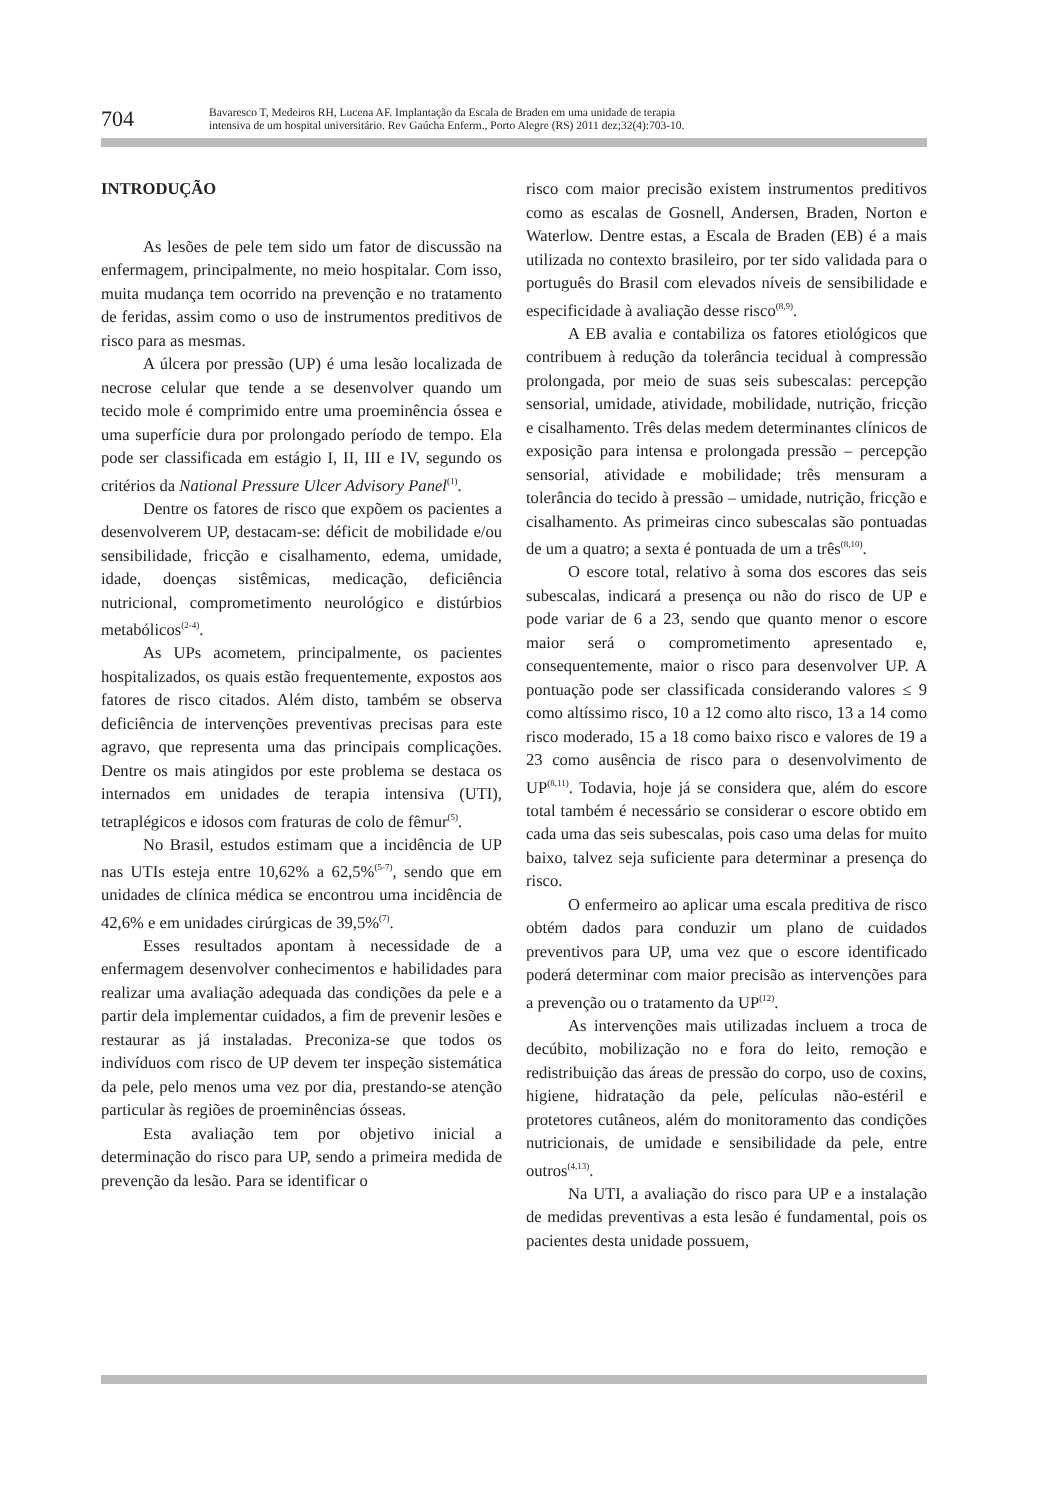704
Bavaresco T, Medeiros RH, Lucena AF. Implantação da Escala de Braden em uma unidade de terapia
intensiva de um hospital universitário. Rev Gaúcha Enferm., Porto Alegre (RS) 2011 dez;32(4):703-10.
INTRODUÇÃO
As lesões de pele tem sido um fator de discussão na enfermagem, principalmente, no meio hospitalar. Com isso, muita mudança tem ocorrido na prevenção e no tratamento de feridas, assim como o uso de instrumentos preditivos de risco para as mesmas.
A úlcera por pressão (UP) é uma lesão localizada de necrose celular que tende a se desenvolver quando um tecido mole é comprimido entre uma proeminência óssea e uma superfície dura por prolongado período de tempo. Ela pode ser classificada em estágio I, II, III e IV, segundo os critérios da National Pressure Ulcer Advisory Panel<sup>(1)</sup>.
Dentre os fatores de risco que expõem os pacientes a desenvolverem UP, destacam-se: déficit de mobilidade e/ou sensibilidade, fricção e cisalhamento, edema, umidade, idade, doenças sistêmicas, medicação, deficiência nutricional, comprometimento neurológico e distúrbios metabólicos<sup>(2-4)</sup>.
As UPs acometem, principalmente, os pacientes hospitalizados, os quais estão frequentemente, expostos aos fatores de risco citados. Além disto, também se observa deficiência de intervenções preventivas precisas para este agravo, que representa uma das principais complicações. Dentre os mais atingidos por este problema se destaca os internados em unidades de terapia intensiva (UTI), tetraplégicos e idosos com fraturas de colo de fêmur<sup>(5)</sup>.
No Brasil, estudos estimam que a incidência de UP nas UTIs esteja entre 10,62% a 62,5%<sup>(5-7)</sup>, sendo que em unidades de clínica médica se encontrou uma incidência de 42,6% e em unidades cirúrgicas de 39,5%<sup>(7)</sup>.
Esses resultados apontam à necessidade de a enfermagem desenvolver conhecimentos e habilidades para realizar uma avaliação adequada das condições da pele e a partir dela implementar cuidados, a fim de prevenir lesões e restaurar as já instaladas. Preconiza-se que todos os indivíduos com risco de UP devem ter inspeção sistemática da pele, pelo menos uma vez por dia, prestando-se atenção particular às regiões de proeminências ósseas.
Esta avaliação tem por objetivo inicial a determinação do risco para UP, sendo a primeira medida de prevenção da lesão. Para se identificar o
risco com maior precisão existem instrumentos preditivos como as escalas de Gosnell, Andersen, Braden, Norton e Waterlow. Dentre estas, a Escala de Braden (EB) é a mais utilizada no contexto brasileiro, por ter sido validada para o português do Brasil com elevados níveis de sensibilidade e especificidade à avaliação desse risco<sup>(8,9)</sup>.
A EB avalia e contabiliza os fatores etiológicos que contribuem à redução da tolerância tecidual à compressão prolongada, por meio de suas seis subescalas: percepção sensorial, umidade, atividade, mobilidade, nutrição, fricção e cisalhamento. Três delas medem determinantes clínicos de exposição para intensa e prolongada pressão – percepção sensorial, atividade e mobilidade; três mensuram a tolerância do tecido à pressão – umidade, nutrição, fricção e cisalhamento. As primeiras cinco subescalas são pontuadas de um a quatro; a sexta é pontuada de um a três<sup>(8,10)</sup>.
O escore total, relativo à soma dos escores das seis subescalas, indicará a presença ou não do risco de UP e pode variar de 6 a 23, sendo que quanto menor o escore maior será o comprometimento apresentado e, consequentemente, maior o risco para desenvolver UP. A pontuação pode ser classificada considerando valores ≤ 9 como altíssimo risco, 10 a 12 como alto risco, 13 a 14 como risco moderado, 15 a 18 como baixo risco e valores de 19 a 23 como ausência de risco para o desenvolvimento de UP<sup>(8,11)</sup>. Todavia, hoje já se considera que, além do escore total também é necessário se considerar o escore obtido em cada uma das seis subescalas, pois caso uma delas for muito baixo, talvez seja suficiente para determinar a presença do risco.
O enfermeiro ao aplicar uma escala preditiva de risco obtém dados para conduzir um plano de cuidados preventivos para UP, uma vez que o escore identificado poderá determinar com maior precisão as intervenções para a prevenção ou o tratamento da UP<sup>(12)</sup>.
As intervenções mais utilizadas incluem a troca de decúbito, mobilização no e fora do leito, remoção e redistribuição das áreas de pressão do corpo, uso de coxins, higiene, hidratação da pele, películas não-estéril e protetores cutâneos, além do monitoramento das condições nutricionais, de umidade e sensibilidade da pele, entre outros<sup>(4,13)</sup>.
Na UTI, a avaliação do risco para UP e a instalação de medidas preventivas a esta lesão é fundamental, pois os pacientes desta unidade possuem,